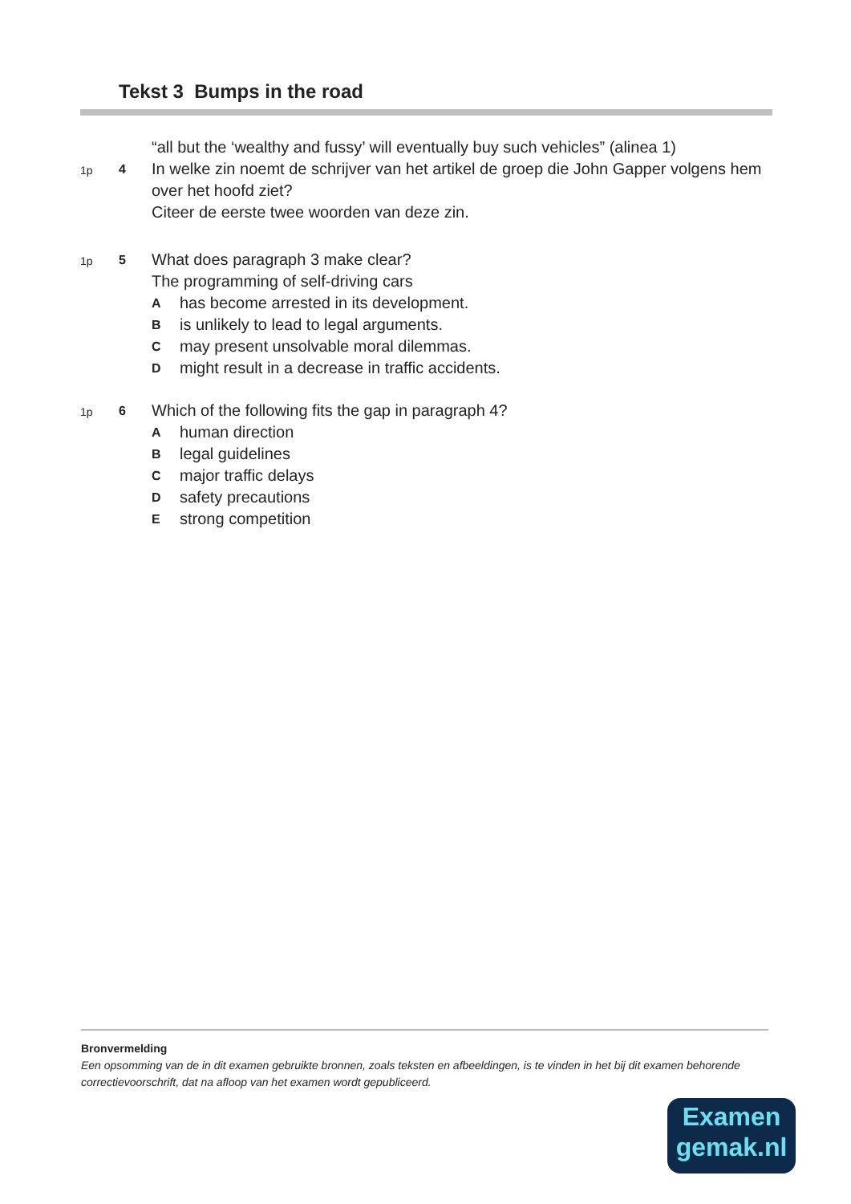Tekst 3 Bumps in the road
“all but the ‘wealthy and fussy’ will eventually buy such vehicles” (alinea 1)
1p 4
In welke zin noemt de schrijver van het artikel de groep die John Gapper volgens hem over het hoofd ziet?
Citeer de eerste twee woorden van deze zin.
1p 5
What does paragraph 3 make clear?
The programming of self-driving cars
Ahas become arrested in its development.
Bis unlikely to lead to legal arguments.
Cmay present unsolvable moral dilemmas.
Dmight result in a decrease in traffic accidents.
1p 6
Which of the following fits the gap in paragraph 4?
Ahuman direction
Blegal guidelines
Cmajor traffic delays
Dsafety precautions
Estrong competition
Bronvermelding
Een opsomming van de in dit examen gebruikte bronnen, zoals teksten en afbeeldingen, is te vinden in het bij dit examen behorende correctievoorschrift, dat na afloop van het examen wordt gepubliceerd.
Examen
gemak.nl